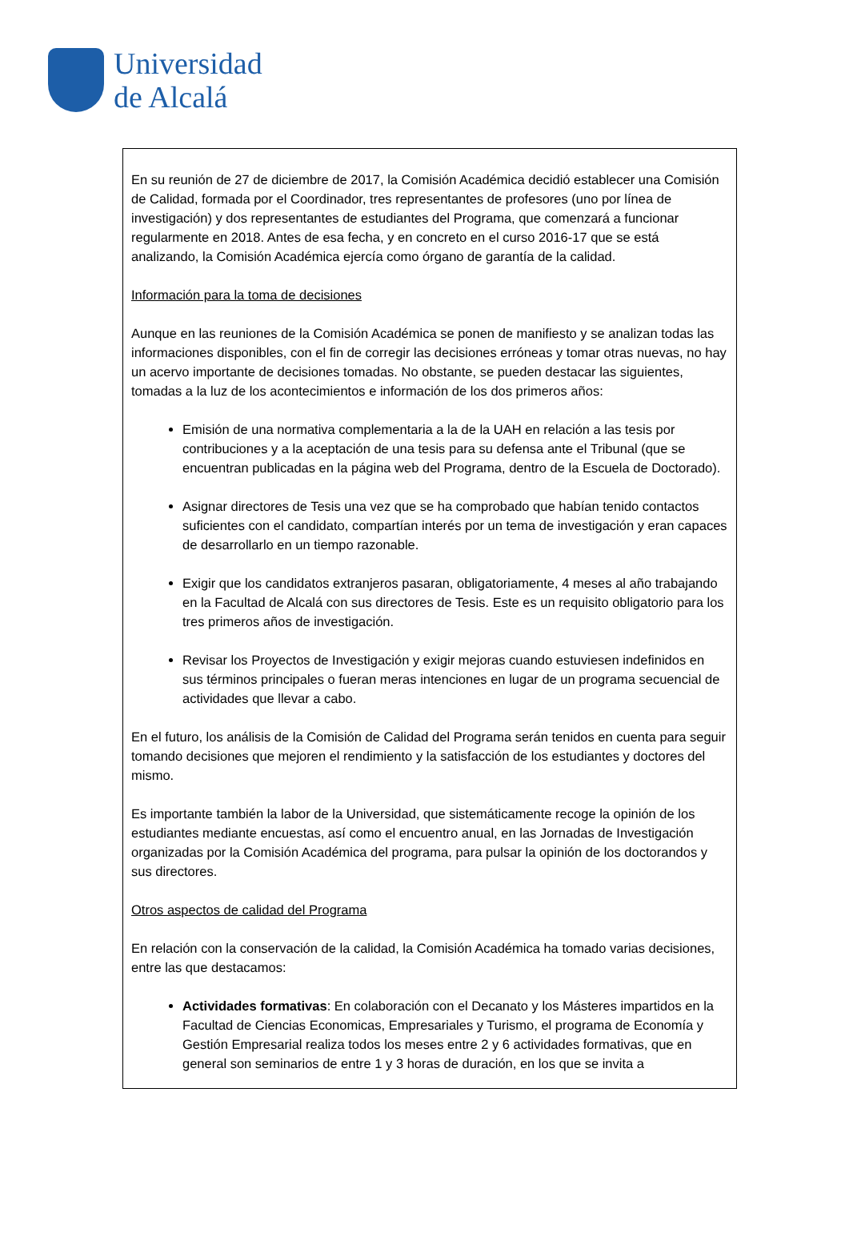Universidad
de Alcalá
En su reunión de 27 de diciembre de 2017, la Comisión Académica decidió establecer una Comisión de Calidad, formada por el Coordinador, tres representantes de profesores (uno por línea de investigación) y dos representantes de estudiantes del Programa, que comenzará a funcionar regularmente en 2018. Antes de esa fecha, y en concreto en el curso 2016-17 que se está analizando, la Comisión Académica ejercía como órgano de garantía de la calidad.
Información para la toma de decisiones
Aunque en las reuniones de la Comisión Académica se ponen de manifiesto y se analizan todas las informaciones disponibles, con el fin de corregir las decisiones erróneas y tomar otras nuevas, no hay un acervo importante de decisiones tomadas. No obstante, se pueden destacar las siguientes, tomadas a la luz de los acontecimientos e información de los dos primeros años:
Emisión de una normativa complementaria a la de la UAH en relación a las tesis por contribuciones y a la aceptación de una tesis para su defensa ante el Tribunal (que se encuentran publicadas en la página web del Programa, dentro de la Escuela de Doctorado).
Asignar directores de Tesis una vez que se ha comprobado que habían tenido contactos suficientes con el candidato, compartían interés por un tema de investigación y eran capaces de desarrollarlo en un tiempo razonable.
Exigir que los candidatos extranjeros pasaran, obligatoriamente, 4 meses al año trabajando en la Facultad de Alcalá con sus directores de Tesis. Este es un requisito obligatorio para los tres primeros años de investigación.
Revisar los Proyectos de Investigación y exigir mejoras cuando estuviesen indefinidos en sus términos principales o fueran meras intenciones en lugar de un programa secuencial de actividades que llevar a cabo.
En el futuro, los análisis de la Comisión de Calidad del Programa serán tenidos en cuenta para seguir tomando decisiones que mejoren el rendimiento y la satisfacción de los estudiantes y doctores del mismo.
Es importante también la labor de la Universidad, que sistemáticamente recoge la opinión de los estudiantes mediante encuestas, así como el encuentro anual, en las Jornadas de Investigación organizadas por la Comisión Académica del programa, para pulsar la opinión de los doctorandos y sus directores.
Otros aspectos de calidad del Programa
En relación con la conservación de la calidad, la Comisión Académica ha tomado varias decisiones, entre las que destacamos:
Actividades formativas: En colaboración con el Decanato y los Másteres impartidos en la Facultad de Ciencias Economicas, Empresariales y Turismo, el programa de Economía y Gestión Empresarial realiza todos los meses entre 2 y 6 actividades formativas, que en general son seminarios de entre 1 y 3 horas de duración, en los que se invita a